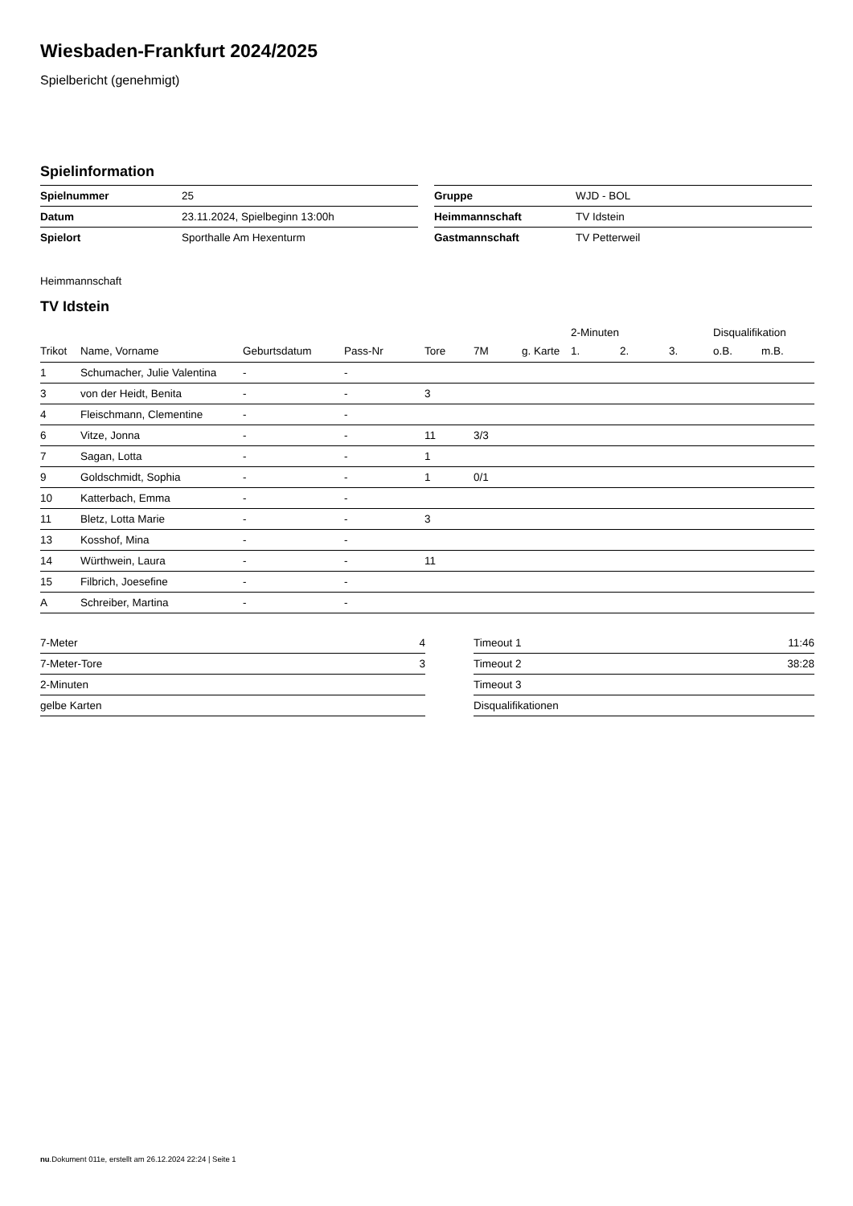Wiesbaden-Frankfurt 2024/2025
Spielbericht (genehmigt)
Spielinformation
| Spielnummer | 25 |
| Datum | 23.11.2024, Spielbeginn 13:00h |
| Spielort | Sporthalle Am Hexenturm |
| Gruppe | WJD - BOL |
| Heimmannschaft | TV Idstein |
| Gastmannschaft | TV Petterweil |
Heimmannschaft
TV Idstein
| | | | | | | | 2-Minuten | | | Disqualifikation | |
| --- | --- | --- | --- | --- | --- | --- | --- | --- | --- | --- | --- |
| Trikot | Name, Vorname | Geburtsdatum | Pass-Nr | Tore | 7M | g. Karte | 1. | 2. | 3. | o.B. | m.B. |
| 1 | Schumacher, Julie Valentina | - | - | | | | | | | | |
| 3 | von der Heidt, Benita | - | - | 3 | | | | | | | |
| 4 | Fleischmann, Clementine | - | - | | | | | | | | |
| 6 | Vitze, Jonna | - | - | 11 | 3/3 | | | | | | |
| 7 | Sagan, Lotta | - | - | 1 | | | | | | | |
| 9 | Goldschmidt, Sophia | - | - | 1 | 0/1 | | | | | | |
| 10 | Katterbach, Emma | - | - | | | | | | | | |
| 11 | Bletz, Lotta Marie | - | - | 3 | | | | | | | |
| 13 | Kosshof, Mina | - | - | | | | | | | | |
| 14 | Würthwein, Laura | - | - | 11 | | | | | | | |
| 15 | Filbrich, Joesefine | - | - | | | | | | | | |
| A | Schreiber, Martina | - | - | | | | | | | | |
| 7-Meter | 4 |
| 7-Meter-Tore | 3 |
| 2-Minuten | |
| gelbe Karten | |
| Timeout 1 | 11:46 |
| Timeout 2 | 38:28 |
| Timeout 3 | |
| Disqualifikationen | |
nu.Dokument 011e, erstellt am 26.12.2024 22:24 | Seite 1